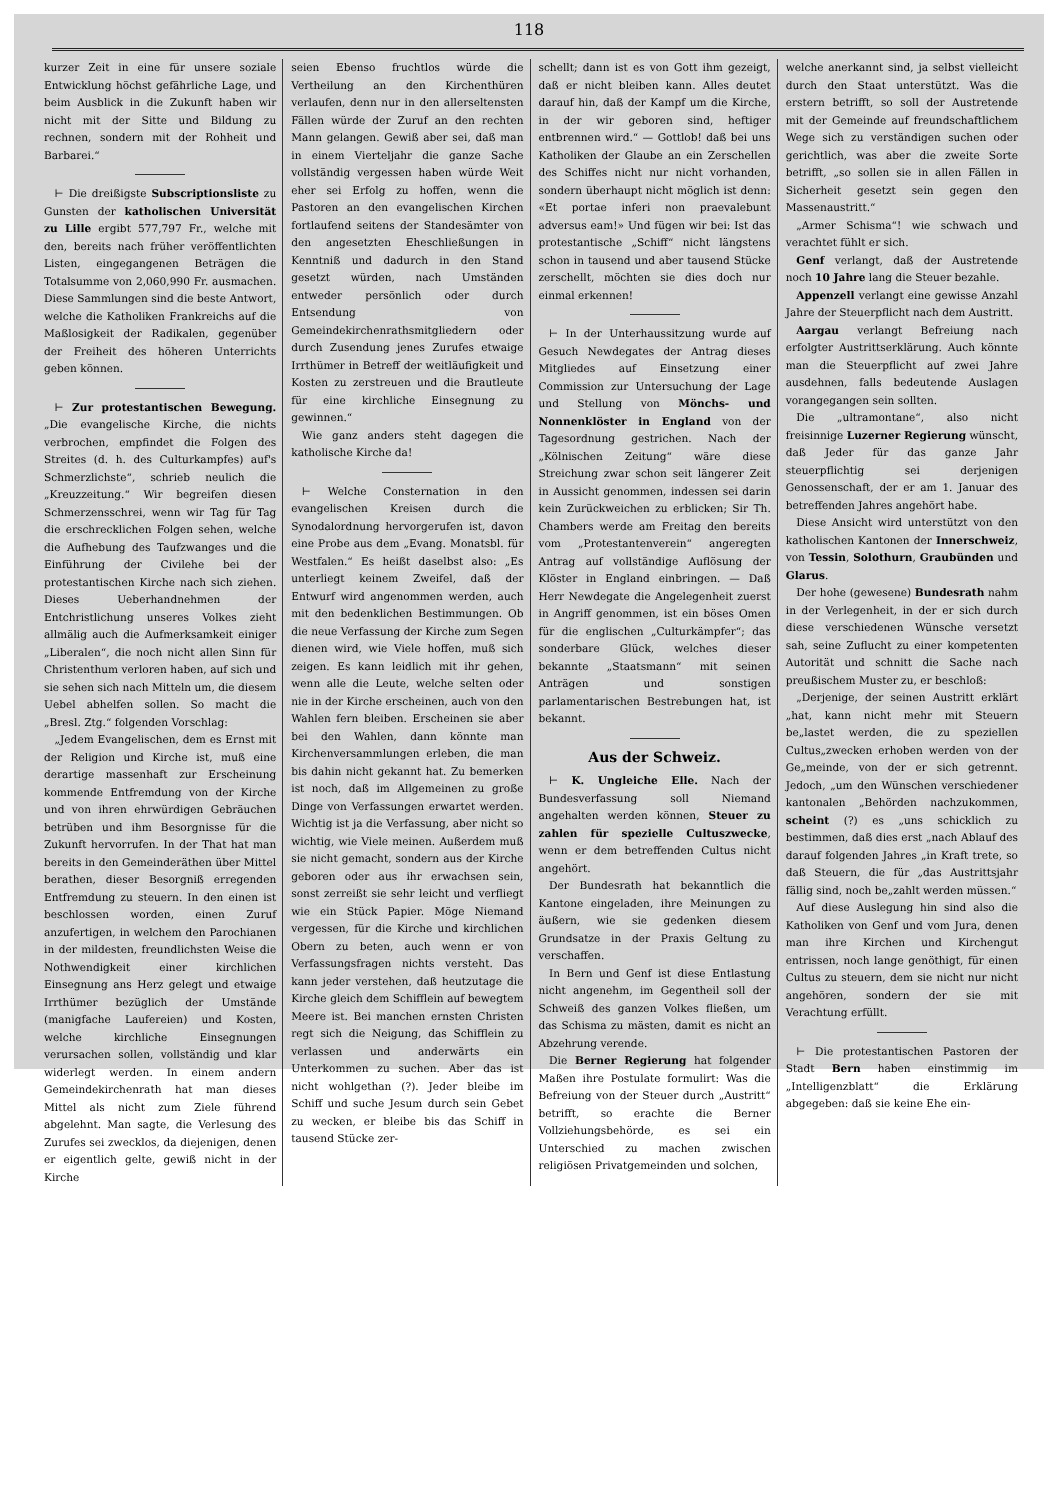118
kurzer Zeit in eine für unsere soziale Entwicklung höchst gefährliche Lage, und beim Ausblick in die Zukunft haben wir nicht mit der Sitte und Bildung zu rechnen, sondern mit der Rohheit und Barbarei.“
⊢ Die dreißigste Subscriptionsliste zu Gunsten der katholischen Universität zu Lille ergibt 577,797 Fr., welche mit den, bereits nach früher veröffentlichten Listen, eingegangenen Beträgen die Totalsumme von 2,060,990 Fr. ausmachen. Diese Sammlungen sind die beste Antwort, welche die Katholiken Frankreichs auf die Maßlosigkeit der Radikalen, gegenüber der Freiheit des höheren Unterrichts geben können.
⊢ Zur protestantischen Bewegung. „Die evangelische Kirche, die nichts verbrochen, empfindet die Folgen des Streites (d. h. des Culturkampfes) auf's Schmerzlichste“, schrieb neulich die „Kreuzzeitung.“ Wir begreifen diesen Schmerzensschrei, wenn wir Tag für Tag die erschrecklichen Folgen sehen, welche die Aufhebung des Taufzwanges und die Einführung der Civilehe bei der protestantischen Kirche nach sich ziehen. Dieses Ueberhandnehmen der Entchristlichung unseres Volkes zieht allmälig auch die Aufmerksamkeit einiger „Liberalen“, die noch nicht allen Sinn für Christenthum verloren haben, auf sich und sie sehen sich nach Mitteln um, die diesem Uebel abhelfen sollen. So macht die „Bresl. Ztg.“ folgenden Vorschlag:
„Jedem Evangelischen, dem es Ernst mit der Religion und Kirche ist, muß eine derartige massenhaft zur Erscheinung kommende Entfremdung von der Kirche und von ihren ehrwürdigen Gebräuchen betrüben und ihm Besorgnisse für die Zukunft hervorrufen. In der That hat man bereits in den Gemeinderäthen über Mittel berathen, dieser Besorgniß erregenden Entfremdung zu steuern. In den einen ist beschlossen worden, einen Zuruf anzufertigen, in welchem den Parochianen in der mildesten, freundlichsten Weise die Nothwendigkeit einer kirchlichen Einsegnung ans Herz gelegt und etwaige Irrthümer bezüglich der Umstände (manigfache Laufereien) und Kosten, welche kirchliche Einsegnungen verursachen sollen, vollständig und klar widerlegt werden. In einem andern Gemeindekirchenrath hat man dieses Mittel als nicht zum Ziele führend abgelehnt. Man sagte, die Verlesung des Zurufes sei zwecklos, da diejenigen, denen er eigentlich gelte, gewiß nicht in der Kirche
seien Ebenso fruchtlos würde die Vertheilung an den Kirchenthüren verlaufen, denn nur in den allerseltensten Fällen würde der Zuruf an den rechten Mann gelangen. Gewiß aber sei, daß man in einem Vierteljahr die ganze Sache vollständig vergessen haben würde Weit eher sei Erfolg zu hoffen, wenn die Pastoren an den evangelischen Kirchen fortlaufend seitens der Standesämter von den angesetzten Eheschließungen in Kenntniß und dadurch in den Stand gesetzt würden, nach Umständen entweder persönlich oder durch Entsendung von Gemeindekirchenrathsmitgliedern oder durch Zusendung jenes Zurufes etwaige Irrthümer in Betreff der weitläufigkeit und Kosten zu zerstreuen und die Brautleute für eine kirchliche Einsegnung zu gewinnen.“
Wie ganz anders steht dagegen die katholische Kirche da!
⊢ Welche Consternation in den evangelischen Kreisen durch die Synodalordnung hervorgerufen ist, davon eine Probe aus dem „Evang. Monatsbl. für Westfalen.“ Es heißt daselbst also: „Es unterliegt keinem Zweifel, daß der Entwurf wird angenommen werden, auch mit den bedenklichen Bestimmungen. Ob die neue Verfassung der Kirche zum Segen dienen wird, wie Viele hoffen, muß sich zeigen. Es kann leidlich mit ihr gehen, wenn alle die Leute, welche selten oder nie in der Kirche erscheinen, auch von den Wahlen fern bleiben. Erscheinen sie aber bei den Wahlen, dann könnte man Kirchenversammlungen erleben, die man bis dahin nicht gekannt hat. Zu bemerken ist noch, daß im Allgemeinen zu große Dinge von Verfassungen erwartet werden. Wichtig ist ja die Verfassung, aber nicht so wichtig, wie Viele meinen. Außerdem muß sie nicht gemacht, sondern aus der Kirche geboren oder aus ihr erwachsen sein, sonst zerreißt sie sehr leicht und verfliegt wie ein Stück Papier. Möge Niemand vergessen, für die Kirche und kirchlichen Obern zu beten, auch wenn er von Verfassungsfragen nichts versteht. Das kann jeder verstehen, daß heutzutage die Kirche gleich dem Schifflein auf bewegtem Meere ist. Bei manchen ernsten Christen regt sich die Neigung, das Schifflein zu verlassen und anderwärts ein Unterkommen zu suchen. Aber das ist nicht wohlgethan (?). Jeder bleibe im Schiff und suche Jesum durch sein Gebet zu wecken, er bleibe bis das Schiff in tausend Stücke zer-
schellt; dann ist es von Gott ihm gezeigt, daß er nicht bleiben kann. Alles deutet darauf hin, daß der Kampf um die Kirche, in der wir geboren sind, heftiger entbrennen wird.“ — Gottlob! daß bei uns Katholiken der Glaube an ein Zerschellen des Schiffes nicht nur nicht vorhanden, sondern überhaupt nicht möglich ist denn: «Et portae inferi non praevalebunt adversus eam!» Und fügen wir bei: Ist das protestantische „Schiff“ nicht längstens schon in tausend und aber tausend Stücke zerschellt, möchten sie dies doch nur einmal erkennen!
⊢ In der Unterhaussitzung wurde auf Gesuch Newdegates der Antrag dieses Mitgliedes auf Einsetzung einer Commission zur Untersuchung der Lage und Stellung von Mönchs- und Nonnenklöster in England von der Tagesordnung gestrichen. Nach der „Kölnischen Zeitung“ wäre diese Streichung zwar schon seit längerer Zeit in Aussicht genommen, indessen sei darin kein Zurückweichen zu erblicken; Sir Th. Chambers werde am Freitag den bereits vom „Protestantenverein“ angeregten Antrag auf vollständige Auflösung der Klöster in England einbringen. — Daß Herr Newdegate die Angelegenheit zuerst in Angriff genommen, ist ein böses Omen für die englischen „Culturkämpfer“; das sonderbare Glück, welches dieser bekannte „Staatsmann“ mit seinen Anträgen und sonstigen parlamentarischen Bestrebungen hat, ist bekannt.
Aus der Schweiz.
⊢ K. Ungleiche Elle. Nach der Bundesverfassung soll Niemand angehalten werden können, Steuer zu zahlen für spezielle Cultuszwecke, wenn er dem betreffenden Cultus nicht angehört.
Der Bundesrath hat bekanntlich die Kantone eingeladen, ihre Meinungen zu äußern, wie sie gedenken diesem Grundsatze in der Praxis Geltung zu verschaffen.
In Bern und Genf ist diese Entlastung nicht angenehm, im Gegentheil soll der Schweiß des ganzen Volkes fließen, um das Schisma zu mästen, damit es nicht an Abzehrung verende.
Die Berner Regierung hat folgender Maßen ihre Postulate formulirt: Was die Befreiung von der Steuer durch „Austritt“ betrifft, so erachte die Berner Vollziehungsbehörde, es sei ein Unterschied zu machen zwischen religiösen Privatgemeinden und solchen,
welche anerkannt sind, ja selbst vielleicht durch den Staat unterstützt. Was die erstern betrifft, so soll der Austretende mit der Gemeinde auf freundschaftlichem Wege sich zu verständigen suchen oder gerichtlich, was aber die zweite Sorte betrifft, „so sollen sie in allen Fällen in Sicherheit gesetzt sein gegen den Massenaustritt.“
„Armer Schisma“! wie schwach und verachtet fühlt er sich.
Genf verlangt, daß der Austretende noch 10 Jahre lang die Steuer bezahle.
Appenzell verlangt eine gewisse Anzahl Jahre der Steuerpflicht nach dem Austritt.
Aargau verlangt Befreiung nach erfolgter Austrittserklärung. Auch könnte man die Steuerpflicht auf zwei Jahre ausdehnen, falls bedeutende Auslagen vorangegangen sein sollten.
Die „ultramontane“, also nicht freisinnige Luzerner Regierung wünscht, daß Jeder für das ganze Jahr steuerpflichtig sei derjenigen Genossenschaft, der er am 1. Januar des betreffenden Jahres angehört habe.
Diese Ansicht wird unterstützt von den katholischen Kantonen der Innerschweiz, von Tessin, Solothurn, Graubünden und Glarus.
Der hohe (gewesene) Bundesrath nahm in der Verlegenheit, in der er sich durch diese verschiedenen Wünsche versetzt sah, seine Zuflucht zu einer kompetenten Autorität und schnitt die Sache nach preußischem Muster zu, er beschloß:
„Derjenige, der seinen Austritt erklärt „hat, kann nicht mehr mit Steuern be„lastet werden, die zu speziellen Cultus„zwecken erhoben werden von der Ge„meinde, von der er sich getrennt. Jedoch, „um den Wünschen verschiedener kantonalen „Behörden nachzukommen, scheint (?) es „uns schicklich zu bestimmen, daß dies erst „nach Ablauf des darauf folgenden Jahres „in Kraft trete, so daß Steuern, die für „das Austrittsjahr fällig sind, noch be„zahlt werden müssen.“
Auf diese Auslegung hin sind also die Katholiken von Genf und vom Jura, denen man ihre Kirchen und Kirchengut entrissen, noch lange genöthigt, für einen Cultus zu steuern, dem sie nicht nur nicht angehören, sondern der sie mit Verachtung erfüllt.
⊢ Die protestantischen Pastoren der Stadt Bern haben einstimmig im „Intelligenzblatt“ die Erklärung abgegeben: daß sie keine Ehe ein-